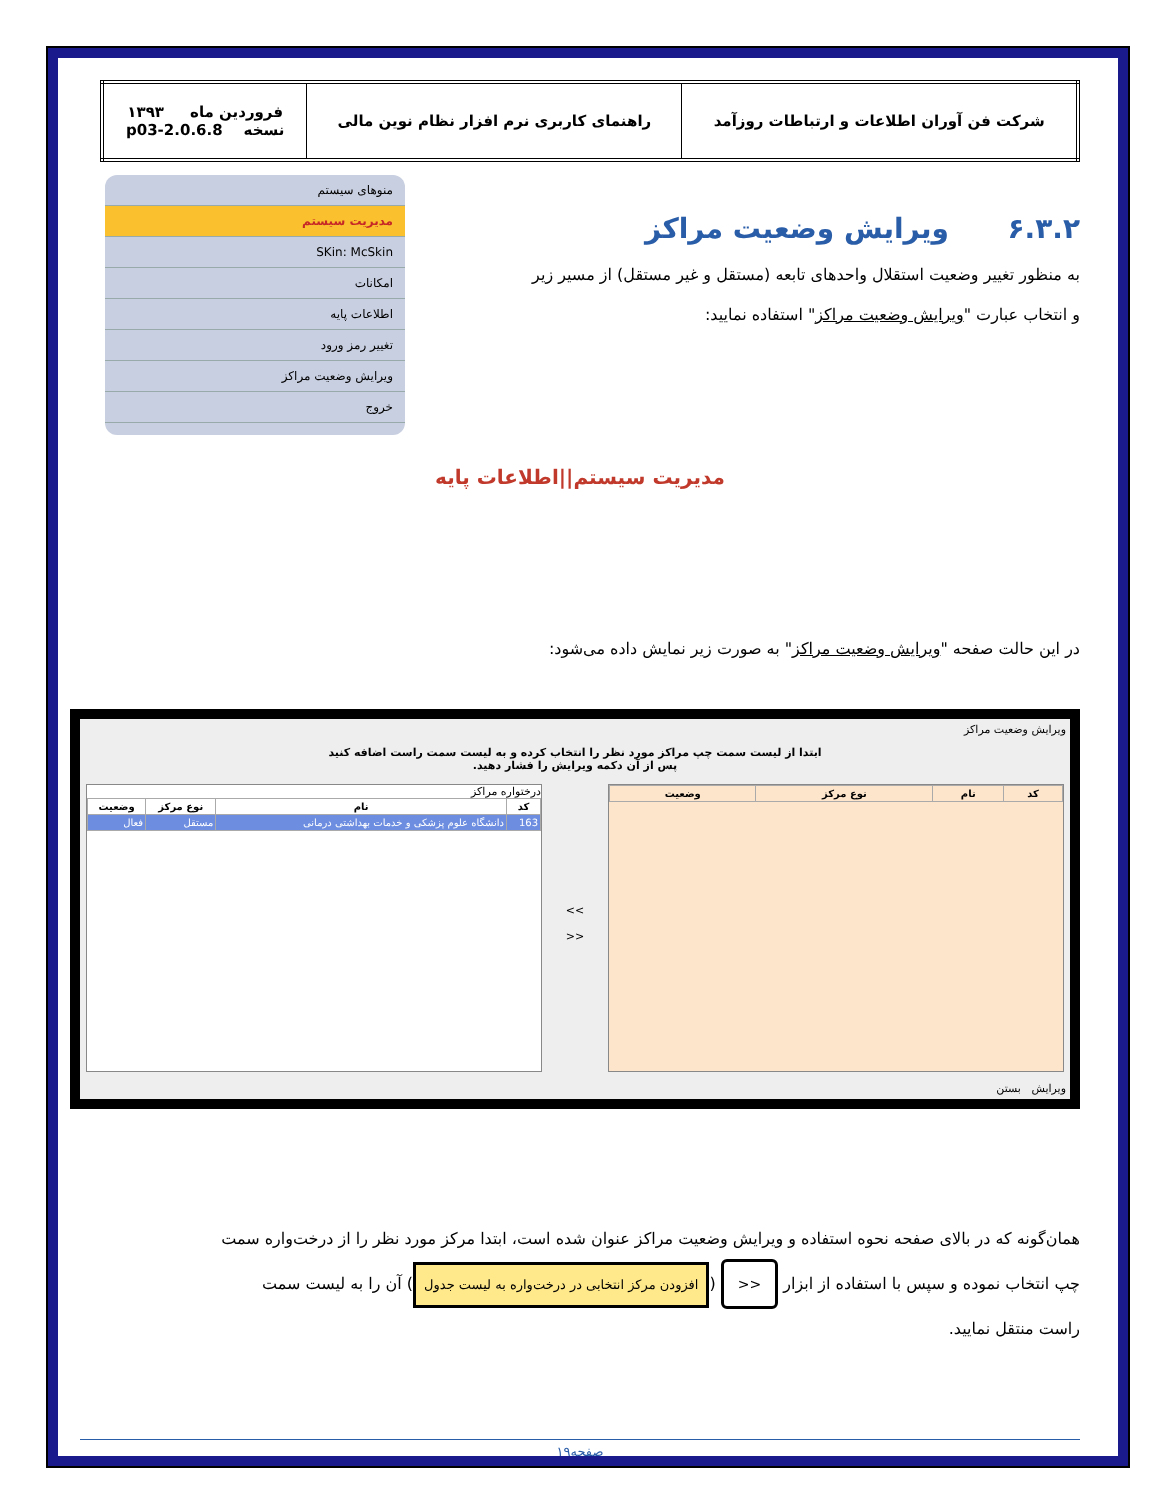| شرکت فن آوران اطلاعات و ارتباطات روزآمد | راهنمای کاربری نرم افزار نظام نوین مالی | فروردین ماه ۱۳۹۳ نسخه 2.0.6.8-p03 |
۶.۳.۲ ویرایش وضعیت مراکز
منوهای سیستم
مدیریت سیستم
SKin: McSkin
امکانات
اطلاعات پایه
تغییر رمز ورود
ویرایش وضعیت مراکز
خروج
به منظور تغییر وضعیت استقلال واحدهای تابعه (مستقل و غیر مستقل) از مسیر زیر
و انتخاب عبارت "ویرایش وضعیت مراکز" استفاده نمایید:
مدیریت سیستم||اطلاعات پایه
در این حالت صفحه "ویرایش وضعیت مراکز" به صورت زیر نمایش داده می‌شود:
ویرایش وضعیت مراکز
ابتدا از لیست سمت چپ مراکز مورد نظر را انتخاب کرده و به لیست سمت راست اضافه کنید
پس از آن دکمه ویرایش را فشار دهید.
| کد | نام | نوع مرکز | وضعیت |
| --- | --- | --- | --- |
>>
<<
درختواره مراکز
| کد | نام | نوع مرکز | وضعیت |
| --- | --- | --- | --- |
| 163 | دانشگاه علوم پزشکی و خدمات بهداشتی درمانی | مستقل | فعال |
ویرایش بستن
همان‌گونه که در بالای صفحه نحوه استفاده و ویرایش وضعیت مراکز عنوان شده است، ابتدا مرکز مورد نظر را از درخت‌واره سمت
چپ انتخاب نموده و سپس با استفاده از ابزار >> (افزودن مرکز انتخابی در درخت‌واره به لیست جدول) آن را به لیست سمت
راست منتقل نمایید.
صفحه۱۹